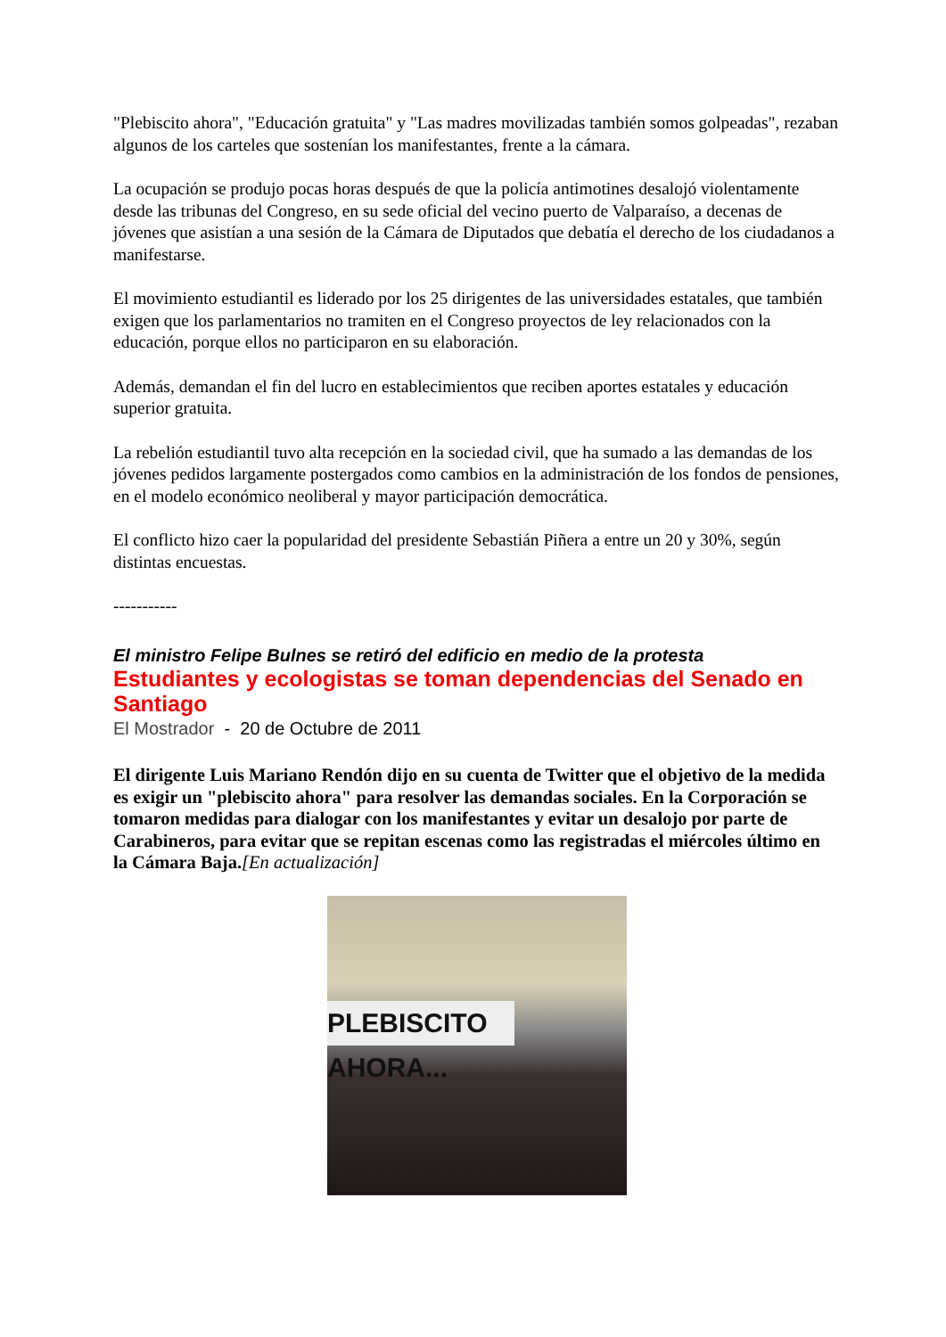"Plebiscito ahora", "Educación gratuita" y "Las madres movilizadas también somos golpeadas", rezaban algunos de los carteles que sostenían los manifestantes, frente a la cámara.
La ocupación se produjo pocas horas después de que la policía antimotines desalojó violentamente desde las tribunas del Congreso, en su sede oficial del vecino puerto de Valparaíso, a decenas de jóvenes que asistían a una sesión de la Cámara de Diputados que debatía el derecho de los ciudadanos a manifestarse.
El movimiento estudiantil es liderado por los 25 dirigentes de las universidades estatales, que también exigen que los parlamentarios no tramiten en el Congreso proyectos de ley relacionados con la educación, porque ellos no participaron en su elaboración.
Además, demandan el fin del lucro en establecimientos que reciben aportes estatales y educación superior gratuita.
La rebelión estudiantil tuvo alta recepción en la sociedad civil, que ha sumado a las demandas de los jóvenes pedidos largamente postergados como cambios en la administración de los fondos de pensiones, en el modelo económico neoliberal y mayor participación democrática.
El conflicto hizo caer la popularidad del presidente Sebastián Piñera a entre un 20 y 30%, según distintas encuestas.
-----------
El ministro Felipe Bulnes se retiró del edificio en medio de la protesta
Estudiantes y ecologistas se toman dependencias del Senado en Santiago
El Mostrador - 20 de Octubre de 2011
El dirigente Luis Mariano Rendón dijo en su cuenta de Twitter que el objetivo de la medida es exigir un "plebiscito ahora" para resolver las demandas sociales. En la Corporación se tomaron medidas para dialogar con los manifestantes y evitar un desalojo por parte de Carabineros, para evitar que se repitan escenas como las registradas el miércoles último en la Cámara Baja.[En actualización]
PLEBISCITO AHORA...